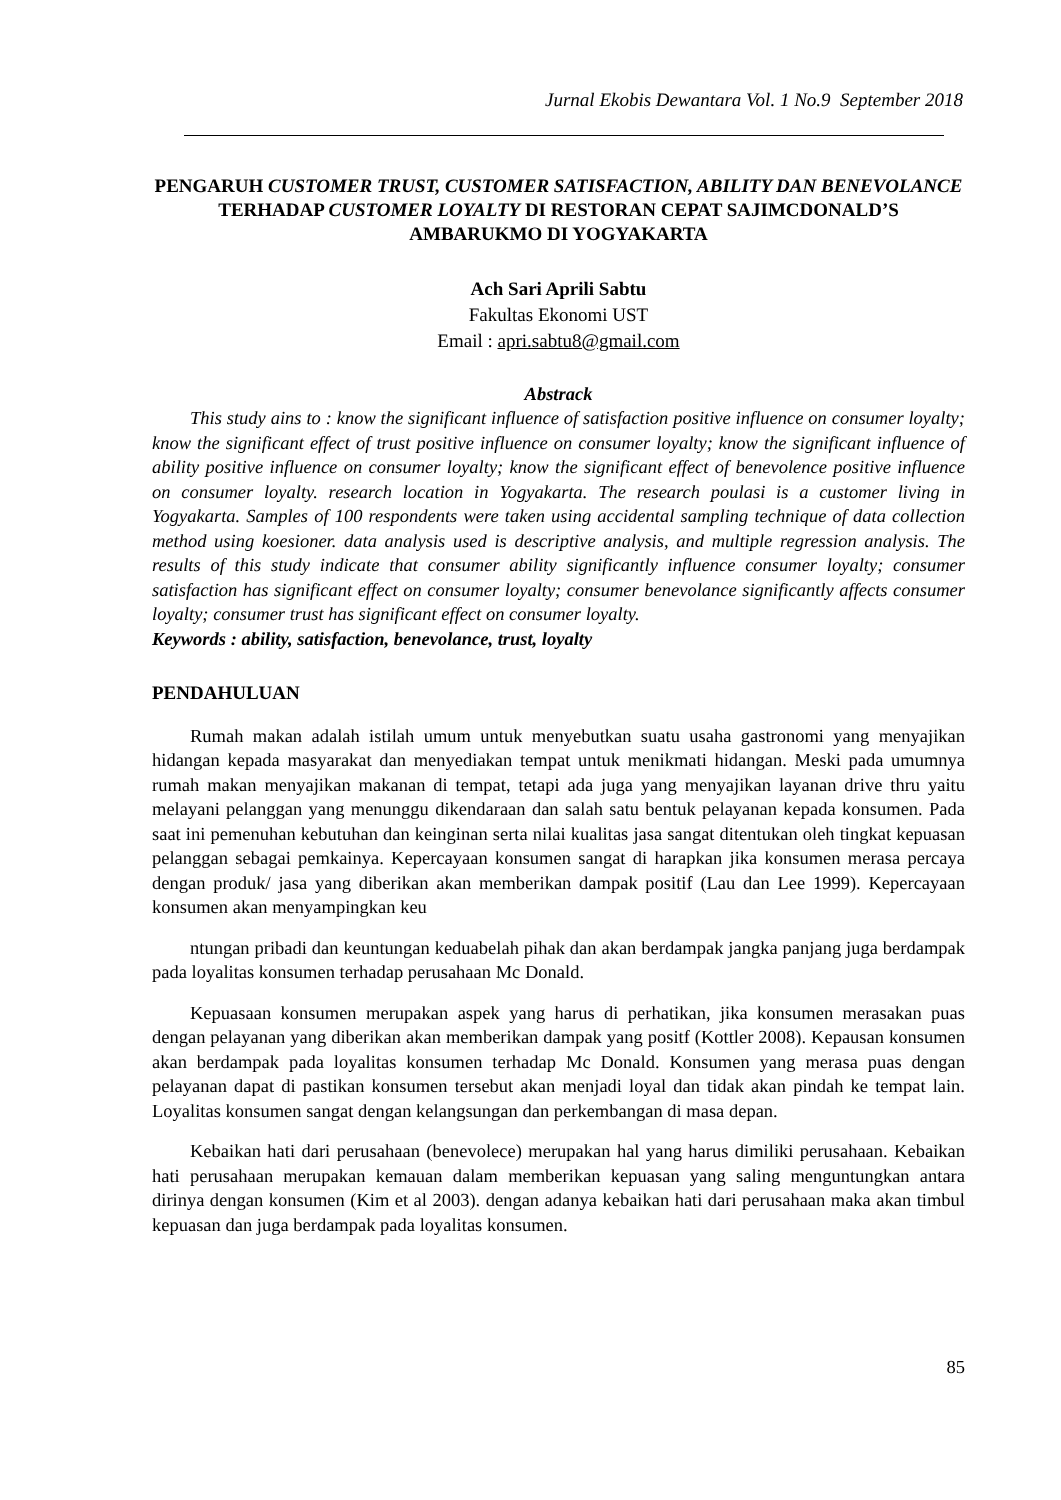Jurnal Ekobis Dewantara Vol. 1 No.9 September 2018
PENGARUH CUSTOMER TRUST, CUSTOMER SATISFACTION, ABILITY DAN BENEVOLANCE TERHADAP CUSTOMER LOYALTY DI RESTORAN CEPAT SAJIMCDONALD’S AMBARUKMO DI YOGYAKARTA
Ach Sari Aprili Sabtu
Fakultas Ekonomi UST
Email : apri.sabtu8@gmail.com
Abstrack
This study ains to : know the significant influence of satisfaction positive influence on consumer loyalty; know the significant effect of trust positive influence on consumer loyalty; know the significant influence of ability positive influence on consumer loyalty; know the significant effect of benevolence positive influence on consumer loyalty. research location in Yogyakarta. The research poulasi is a customer living in Yogyakarta. Samples of 100 respondents were taken using accidental sampling technique of data collection method using koesioner. data analysis used is descriptive analysis, and multiple regression analysis. The results of this study indicate that consumer ability significantly influence consumer loyalty; consumer satisfaction has significant effect on consumer loyalty; consumer benevolance significantly affects consumer loyalty; consumer trust has significant effect on consumer loyalty.
Keywords : ability, satisfaction, benevolance, trust, loyalty
PENDAHULUAN
Rumah makan adalah istilah umum untuk menyebutkan suatu usaha gastronomi yang menyajikan hidangan kepada masyarakat dan menyediakan tempat untuk menikmati hidangan. Meski pada umumnya rumah makan menyajikan makanan di tempat, tetapi ada juga yang menyajikan layanan drive thru yaitu melayani pelanggan yang menunggu dikendaraan dan salah satu bentuk pelayanan kepada konsumen. Pada saat ini pemenuhan kebutuhan dan keinginan serta nilai kualitas jasa sangat ditentukan oleh tingkat kepuasan pelanggan sebagai pemkainya. Kepercayaan konsumen sangat di harapkan jika konsumen merasa percaya dengan produk/ jasa yang diberikan akan memberikan dampak positif (Lau dan Lee 1999). Kepercayaan konsumen akan menyampingkan keu
ntungan pribadi dan keuntungan keduabelah pihak dan akan berdampak jangka panjang juga berdampak pada loyalitas konsumen terhadap perusahaan Mc Donald.
Kepuasaan konsumen merupakan aspek yang harus di perhatikan, jika konsumen merasakan puas dengan pelayanan yang diberikan akan memberikan dampak yang positf (Kottler 2008). Kepausan konsumen akan berdampak pada loyalitas konsumen terhadap Mc Donald. Konsumen yang merasa puas dengan pelayanan dapat di pastikan konsumen tersebut akan menjadi loyal dan tidak akan pindah ke tempat lain. Loyalitas konsumen sangat dengan kelangsungan dan perkembangan di masa depan.
Kebaikan hati dari perusahaan (benevolece) merupakan hal yang harus dimiliki perusahaan. Kebaikan hati perusahaan merupakan kemauan dalam memberikan kepuasan yang saling menguntungkan antara dirinya dengan konsumen (Kim et al 2003). dengan adanya kebaikan hati dari perusahaan maka akan timbul kepuasan dan juga berdampak pada loyalitas konsumen.
85